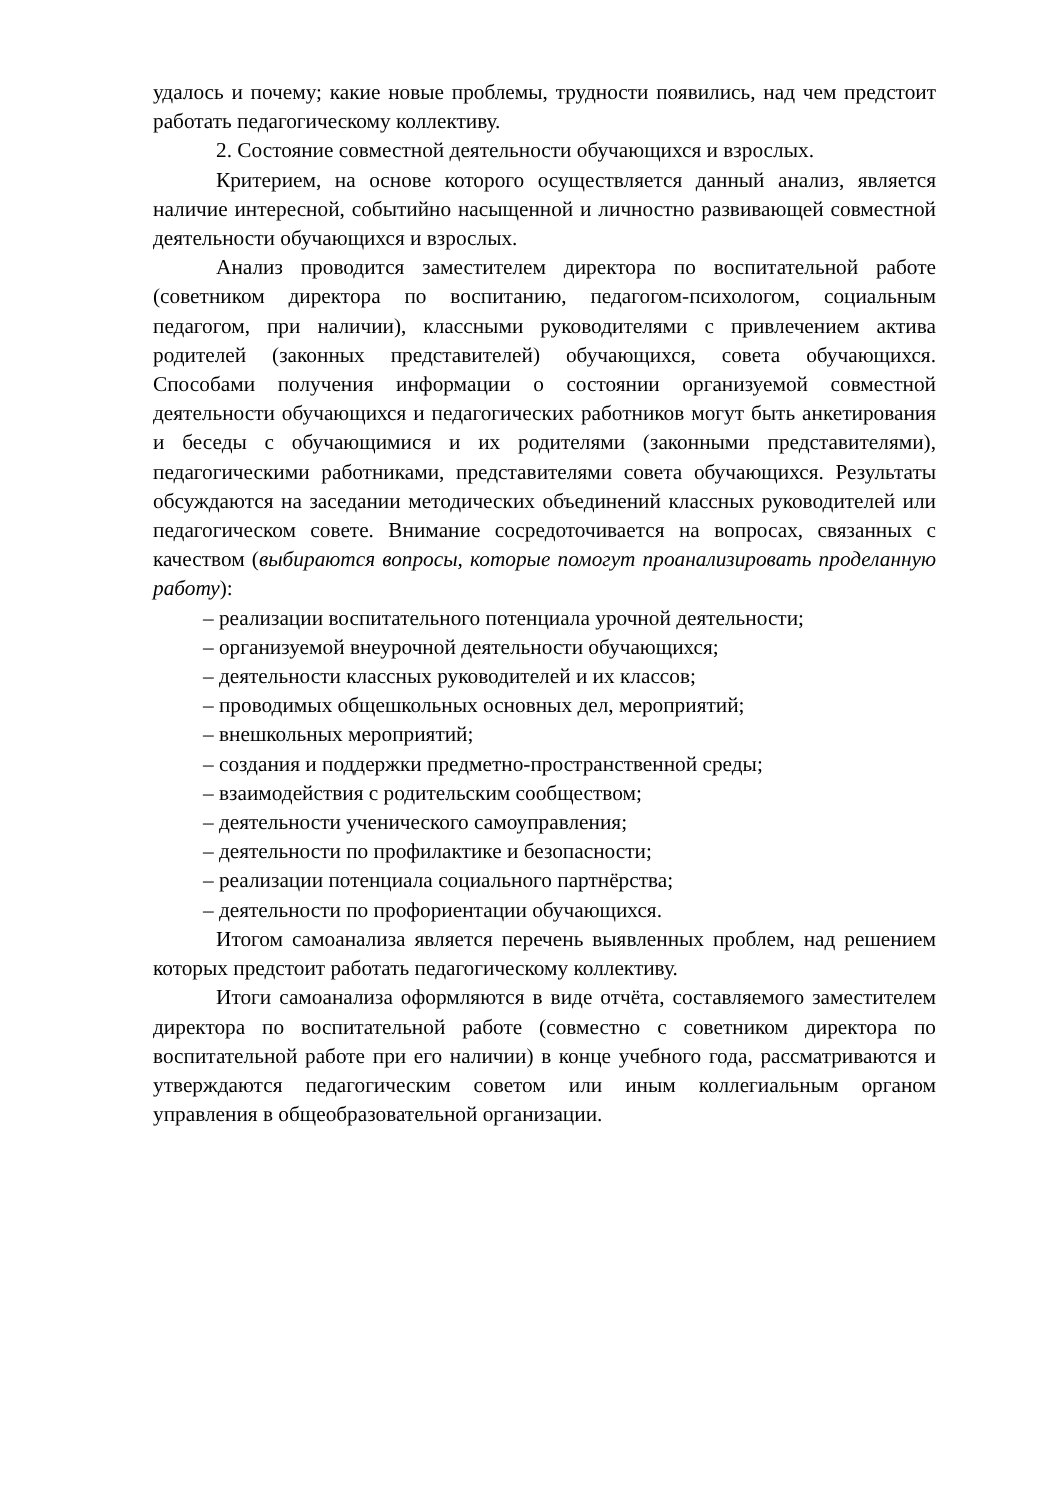удалось и почему; какие новые проблемы, трудности появились, над чем предстоит работать педагогическому коллективу.
2. Состояние совместной деятельности обучающихся и взрослых.
Критерием, на основе которого осуществляется данный анализ, является наличие интересной, событийно насыщенной и личностно развивающей совместной деятельности обучающихся и взрослых.
Анализ проводится заместителем директора по воспитательной работе (советником директора по воспитанию, педагогом-психологом, социальным педагогом, при наличии), классными руководителями с привлечением актива родителей (законных представителей) обучающихся, совета обучающихся. Способами получения информации о состоянии организуемой совместной деятельности обучающихся и педагогических работников могут быть анкетирования и беседы с обучающимися и их родителями (законными представителями), педагогическими работниками, представителями совета обучающихся. Результаты обсуждаются на заседании методических объединений классных руководителей или педагогическом совете. Внимание сосредоточивается на вопросах, связанных с качеством (выбираются вопросы, которые помогут проанализировать проделанную работу):
– реализации воспитательного потенциала урочной деятельности;
– организуемой внеурочной деятельности обучающихся;
– деятельности классных руководителей и их классов;
– проводимых общешкольных основных дел, мероприятий;
– внешкольных мероприятий;
– создания и поддержки предметно-пространственной среды;
– взаимодействия с родительским сообществом;
– деятельности ученического самоуправления;
– деятельности по профилактике и безопасности;
– реализации потенциала социального партнёрства;
– деятельности по профориентации обучающихся.
Итогом самоанализа является перечень выявленных проблем, над решением которых предстоит работать педагогическому коллективу.
Итоги самоанализа оформляются в виде отчёта, составляемого заместителем директора по воспитательной работе (совместно с советником директора по воспитательной работе при его наличии) в конце учебного года, рассматриваются и утверждаются педагогическим советом или иным коллегиальным органом управления в общеобразовательной организации.